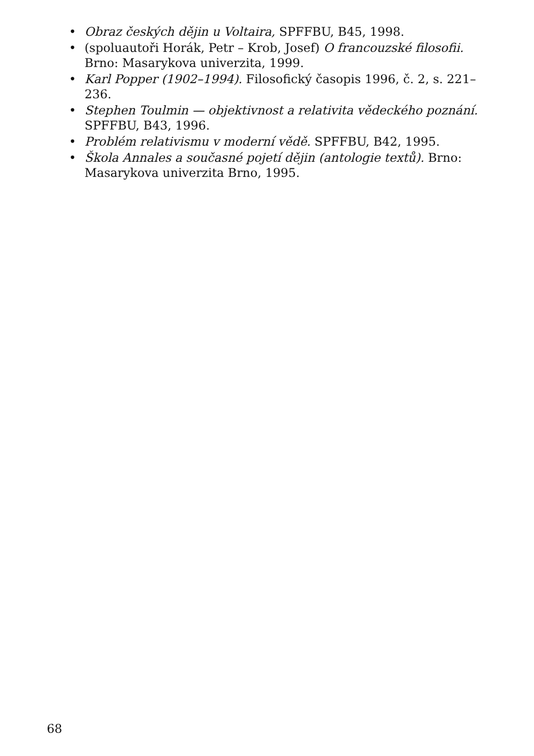• Obraz českých dějin u Voltaira, SPFFBU, B45, 1998.
• (spoluautoři Horák, Petr – Krob, Josef) O francouzské filosofii. Brno: Masarykova univerzita, 1999.
• Karl Popper (1902–1994). Filosofický časopis 1996, č. 2, s. 221–236.
• Stephen Toulmin — objektivnost a relativita vědeckého poznání. SPFFBU, B43, 1996.
• Problém relativismu v moderní vědě. SPFFBU, B42, 1995.
• Škola Annales a současné pojetí dějin (antologie textů). Brno: Masarykova univerzita Brno, 1995.
68